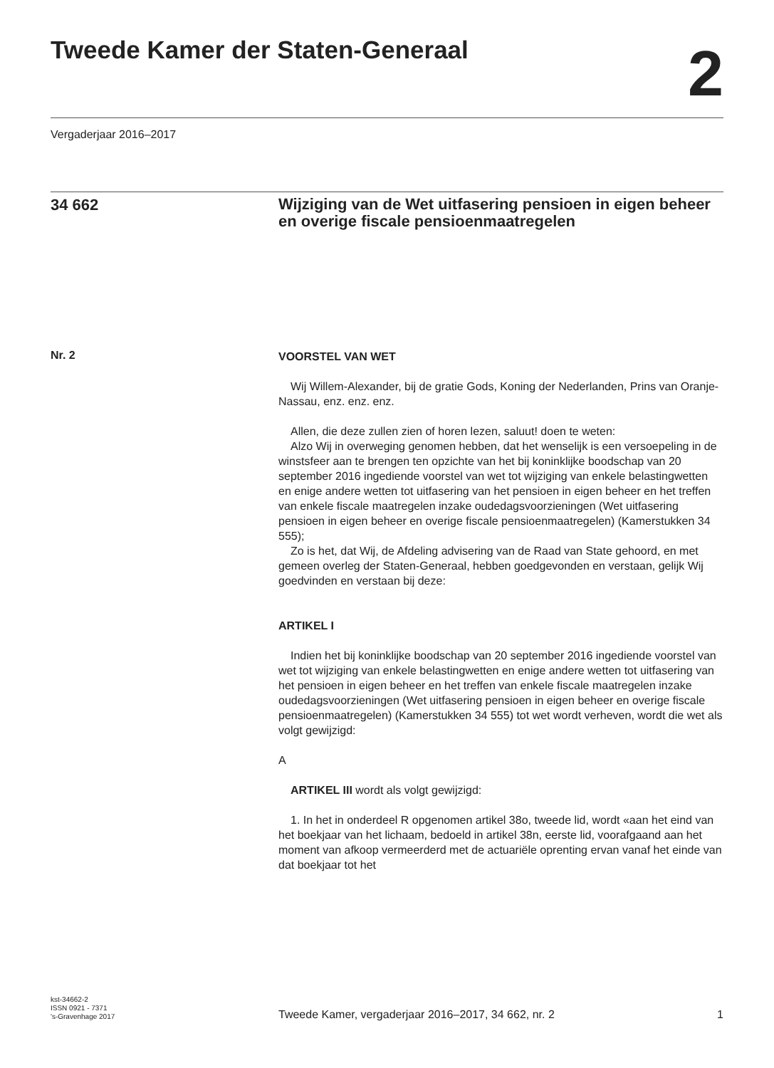Tweede Kamer der Staten-Generaal
2
Vergaderjaar 2016–2017
34 662
Wijziging van de Wet uitfasering pensioen in eigen beheer en overige fiscale pensioenmaatregelen
Nr. 2
VOORSTEL VAN WET
Wij Willem-Alexander, bij de gratie Gods, Koning der Nederlanden, Prins van Oranje-Nassau, enz. enz. enz.
Allen, die deze zullen zien of horen lezen, saluut! doen te weten:
Alzo Wij in overweging genomen hebben, dat het wenselijk is een versoepeling in de winstsfeer aan te brengen ten opzichte van het bij koninklijke boodschap van 20 september 2016 ingediende voorstel van wet tot wijziging van enkele belastingwetten en enige andere wetten tot uitfasering van het pensioen in eigen beheer en het treffen van enkele fiscale maatregelen inzake oudedagsvoorzieningen (Wet uitfasering pensioen in eigen beheer en overige fiscale pensioenmaatregelen) (Kamerstukken 34 555);
Zo is het, dat Wij, de Afdeling advisering van de Raad van State gehoord, en met gemeen overleg der Staten-Generaal, hebben goedgevonden en verstaan, gelijk Wij goedvinden en verstaan bij deze:
ARTIKEL I
Indien het bij koninklijke boodschap van 20 september 2016 ingediende voorstel van wet tot wijziging van enkele belastingwetten en enige andere wetten tot uitfasering van het pensioen in eigen beheer en het treffen van enkele fiscale maatregelen inzake oudedagsvoorzieningen (Wet uitfasering pensioen in eigen beheer en overige fiscale pensioenmaatregelen) (Kamerstukken 34 555) tot wet wordt verheven, wordt die wet als volgt gewijzigd:
A
ARTIKEL III wordt als volgt gewijzigd:
1. In het in onderdeel R opgenomen artikel 38o, tweede lid, wordt «aan het eind van het boekjaar van het lichaam, bedoeld in artikel 38n, eerste lid, voorafgaand aan het moment van afkoop vermeerderd met de actuariële oprenting ervan vanaf het einde van dat boekjaar tot het
kst-34662-2
ISSN 0921 - 7371
's-Gravenhage 2017
Tweede Kamer, vergaderjaar 2016–2017, 34 662, nr. 2
1